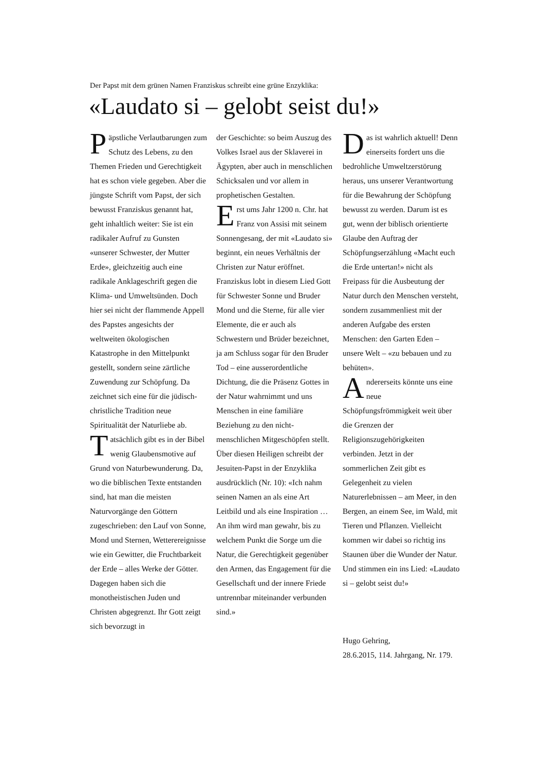Der Papst mit dem grünen Namen Franziskus schreibt eine grüne Enzyklika:
«Laudato si – gelobt seist du!»
Päpstliche Verlautbarungen zum Schutz des Lebens, zu den Themen Frieden und Gerechtigkeit hat es schon viele gegeben. Aber die jüngste Schrift vom Papst, der sich bewusst Franziskus genannt hat, geht inhaltlich weiter: Sie ist ein radikaler Aufruf zu Gunsten «unserer Schwester, der Mutter Erde», gleichzeitig auch eine radikale Anklageschrift gegen die Klima- und Umweltsünden. Doch hier sei nicht der flammende Appell des Papstes angesichts der weltweiten ökologischen Katastrophe in den Mittelpunkt gestellt, sondern seine zärtliche Zuwendung zur Schöpfung. Da zeichnet sich eine für die jüdisch-christliche Tradition neue Spiritualität der Naturliebe ab.
Tatsächlich gibt es in der Bibel wenig Glaubensmotive auf Grund von Naturbewunderung. Da, wo die biblischen Texte entstanden sind, hat man die meisten Naturvorgänge den Göttern zugeschrieben: den Lauf von Sonne, Mond und Sternen, Wetterereignisse wie ein Gewitter, die Fruchtbarkeit der Erde – alles Werke der Götter. Dagegen haben sich die monotheistischen Juden und Christen abgegrenzt. Ihr Gott zeigt sich bevorzugt in
der Geschichte: so beim Auszug des Volkes Israel aus der Sklaverei in Ägypten, aber auch in menschlichen Schicksalen und vor allem in prophetischen Gestalten.
Erst ums Jahr 1200 n. Chr. hat Franz von Assisi mit seinem Sonnengesang, der mit «Laudato si» beginnt, ein neues Verhältnis der Christen zur Natur eröffnet. Franziskus lobt in diesem Lied Gott für Schwester Sonne und Bruder Mond und die Sterne, für alle vier Elemente, die er auch als Schwestern und Brüder bezeichnet, ja am Schluss sogar für den Bruder Tod – eine ausserordentliche Dichtung, die die Präsenz Gottes in der Natur wahrnimmt und uns Menschen in eine familiäre Beziehung zu den nicht-menschlichen Mitgeschöpfen stellt. Über diesen Heiligen schreibt der Jesuiten-Papst in der Enzyklika ausdrücklich (Nr. 10): «Ich nahm seinen Namen an als eine Art Leitbild und als eine Inspiration … An ihm wird man gewahr, bis zu welchem Punkt die Sorge um die Natur, die Gerechtigkeit gegenüber den Armen, das Engagement für die Gesellschaft und der innere Friede untrennbar miteinander verbunden sind.»
Das ist wahrlich aktuell! Denn einerseits fordert uns die bedrohliche Umweltzerstörung heraus, uns unserer Verantwortung für die Bewahrung der Schöpfung bewusst zu werden. Darum ist es gut, wenn der biblisch orientierte Glaube den Auftrag der Schöpfungserzählung «Macht euch die Erde untertan!» nicht als Freipass für die Ausbeutung der Natur durch den Menschen versteht, sondern zusammenliest mit der anderen Aufgabe des ersten Menschen: den Garten Eden – unsere Welt – «zu bebauen und zu behüten».
Andererseits könnte uns eine neue Schöpfungsfrömmigkeit weit über die Grenzen der Religionszugehörigkeiten verbinden. Jetzt in der sommerlichen Zeit gibt es Gelegenheit zu vielen Naturerlebnissen – am Meer, in den Bergen, an einem See, im Wald, mit Tieren und Pflanzen. Vielleicht kommen wir dabei so richtig ins Staunen über die Wunder der Natur. Und stimmen ein ins Lied: «Laudato si – gelobt seist du!»
Hugo Gehring,
28.6.2015, 114. Jahrgang, Nr. 179.